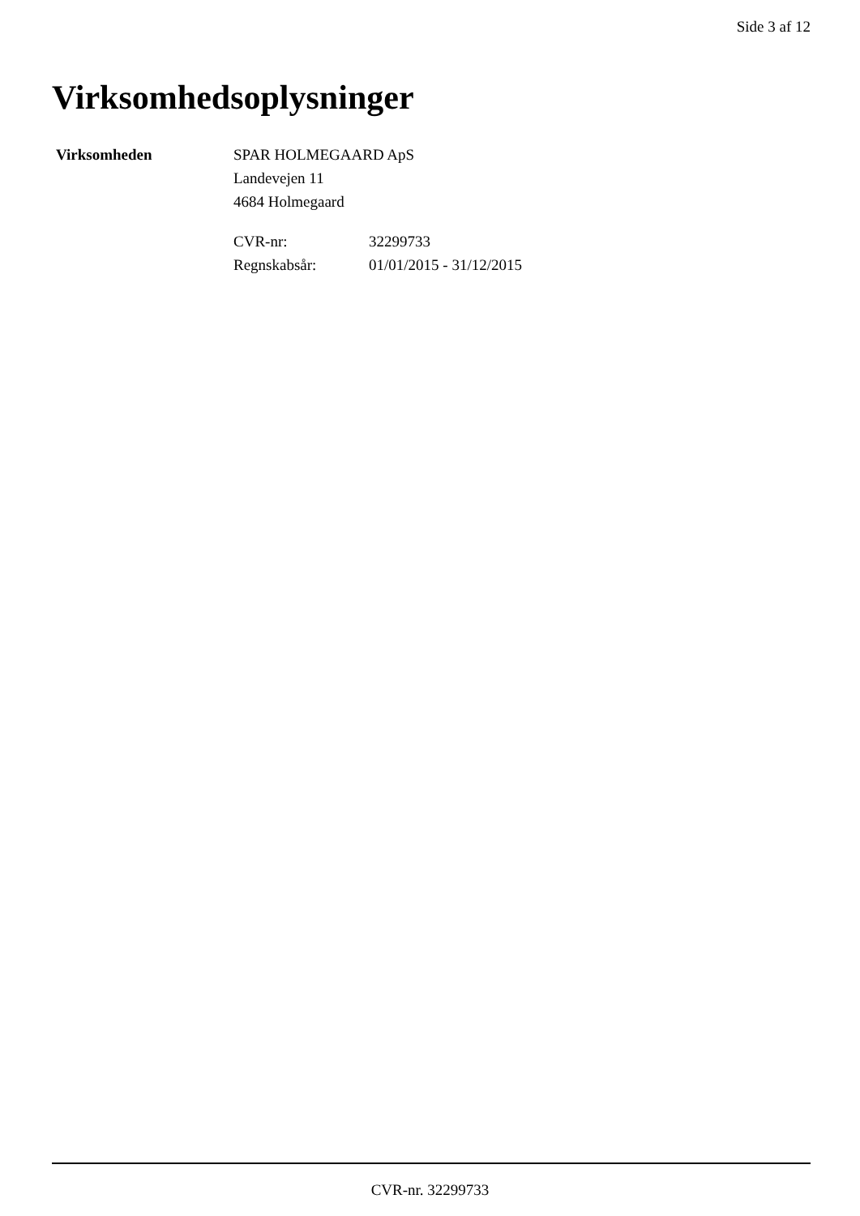Side 3 af 12
Virksomhedsoplysninger
Virksomheden SPAR HOLMEGAARD ApS
Landevejen 11
4684 Holmegaard
| CVR-nr: | 32299733 |
| Regnskabsår: | 01/01/2015 - 31/12/2015 |
CVR-nr. 32299733